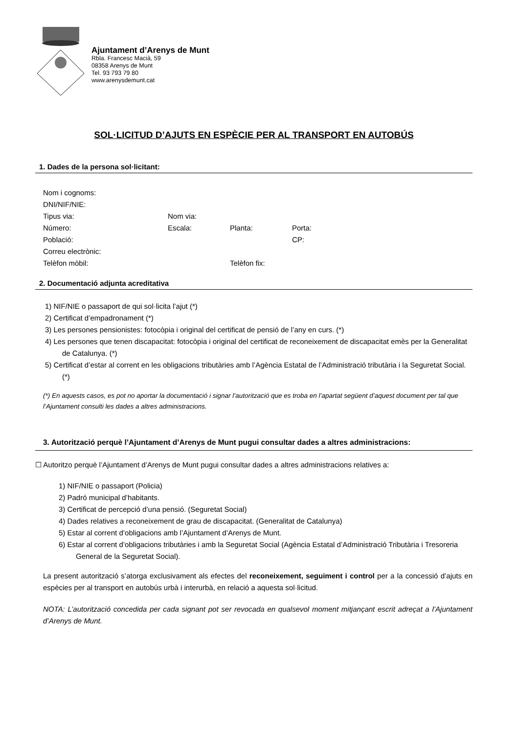Ajuntament d’Arenys de Munt
Rbla. Francesc Macià, 59
08358 Arenys de Munt
Tel. 93 793 79 80
www.arenysdemunt.cat
SOL·LICITUD D’AJUTS EN ESPÈCIE PER AL TRANSPORT EN AUTOBÚS
1. Dades de la persona sol·licitant:
Nom i cognoms:
DNI/NIF/NIE:
Tipus via: Nom via:
Número: Escala: Planta: Porta:
Població: CP:
Correu electrònic:
Telèfon mòbil: Telèfon fix:
2. Documentació adjunta acreditativa
1) NIF/NIE o passaport de qui sol·licita l’ajut (*)
2) Certificat d’empadronament (*)
3) Les persones pensionistes: fotocòpia i original del certificat de pensió de l’any en curs. (*)
4) Les persones que tenen discapacitat: fotocòpia i original del certificat de reconeixement de discapacitat emès per la Generalitat de Catalunya. (*)
5) Certificat d’estar al corrent en les obligacions tributàries amb l’Agència Estatal de l’Administració tributària i la Seguretat Social. (*)
(*) En aquests casos, es pot no aportar la documentació i signar l’autorització que es troba en l’apartat següent d’aquest document per tal que l’Ajuntament consulti les dades a altres administracions.
3. Autorització perquè l’Ajuntament d’Arenys de Munt pugui consultar dades a altres administracions:
☐ Autoritzo perquè l’Ajuntament d’Arenys de Munt pugui consultar dades a altres administracions relatives a:
1) NIF/NIE o passaport (Policia)
2) Padró municipal d’habitants.
3) Certificat de percepció d’una pensió. (Seguretat Social)
4) Dades relatives a reconeixement de grau de discapacitat. (Generalitat de Catalunya)
5) Estar al corrent d’obligacions amb l’Ajuntament d’Arenys de Munt.
6) Estar al corrent d’obligacions tributàries i amb la Seguretat Social (Agència Estatal d’Administració Tributària i Tresoreria General de la Seguretat Social).
La present autorització s’atorga exclusivament als efectes del reconeixement, seguiment i control per a la concessió d’ajuts en espècies per al transport en autobús urbà i interurbà, en relació a aquesta sol·licitud.
NOTA: L’autorització concedida per cada signant pot ser revocada en qualsevol moment mitjançant escrit adreçat a l’Ajuntament d’Arenys de Munt.